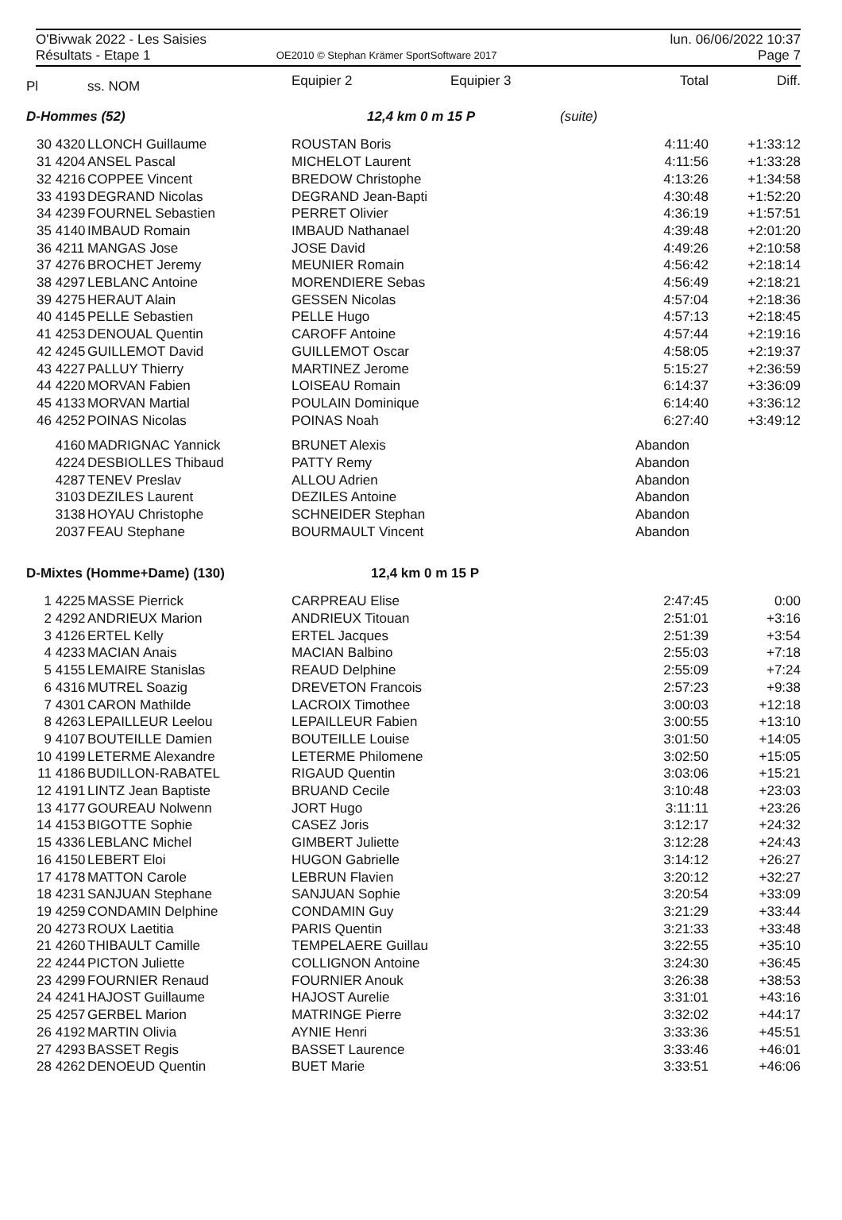O'Bivwak 2022 - Les Saisies
Résultats - Etape 1
OE2010 © Stephan Krämer SportSoftware 2017
lun. 06/06/2022 10:37
Page 7
| Pl | | ss. NOM | Equipier 2 | Equipier 3 | | Total | Diff. |
| --- | --- | --- | --- | --- | --- | --- | --- |
| D-Hommes (52) | | | 12,4 km 0 m 15 P | | (suite) | | |
| 30 | 4320 | LLONCH Guillaume | ROUSTAN Boris | | | 4:11:40 | +1:33:12 |
| 31 | 4204 | ANSEL Pascal | MICHELOT Laurent | | | 4:11:56 | +1:33:28 |
| 32 | 4216 | COPPEE Vincent | BREDOW Christophe | | | 4:13:26 | +1:34:58 |
| 33 | 4193 | DEGRAND Nicolas | DEGRAND Jean-Bapti | | | 4:30:48 | +1:52:20 |
| 34 | 4239 | FOURNEL Sebastien | PERRET Olivier | | | 4:36:19 | +1:57:51 |
| 35 | 4140 | IMBAUD Romain | IMBAUD Nathanael | | | 4:39:48 | +2:01:20 |
| 36 | 4211 | MANGAS Jose | JOSE David | | | 4:49:26 | +2:10:58 |
| 37 | 4276 | BROCHET Jeremy | MEUNIER Romain | | | 4:56:42 | +2:18:14 |
| 38 | 4297 | LEBLANC Antoine | MORENDIERE Sebas | | | 4:56:49 | +2:18:21 |
| 39 | 4275 | HERAUT Alain | GESSEN Nicolas | | | 4:57:04 | +2:18:36 |
| 40 | 4145 | PELLE Sebastien | PELLE Hugo | | | 4:57:13 | +2:18:45 |
| 41 | 4253 | DENOUAL Quentin | CAROFF Antoine | | | 4:57:44 | +2:19:16 |
| 42 | 4245 | GUILLEMOT David | GUILLEMOT Oscar | | | 4:58:05 | +2:19:37 |
| 43 | 4227 | PALLUY Thierry | MARTINEZ Jerome | | | 5:15:27 | +2:36:59 |
| 44 | 4220 | MORVAN Fabien | LOISEAU Romain | | | 6:14:37 | +3:36:09 |
| 45 | 4133 | MORVAN Martial | POULAIN Dominique | | | 6:14:40 | +3:36:12 |
| 46 | 4252 | POINAS Nicolas | POINAS Noah | | | 6:27:40 | +3:49:12 |
| | 4160 | MADRIGNAC Yannick | BRUNET Alexis | | | Abandon | |
| | 4224 | DESBIOLLES Thibaud | PATTY Remy | | | Abandon | |
| | 4287 | TENEV Preslav | ALLOU Adrien | | | Abandon | |
| | 3103 | DEZILES Laurent | DEZILES Antoine | | | Abandon | |
| | 3138 | HOYAU Christophe | SCHNEIDER Stephan | | | Abandon | |
| | 2037 | FEAU Stephane | BOURMAULT Vincent | | | Abandon | |
| D-Mixtes (Homme+Dame) (130) | | | 12,4 km 0 m 15 P | | | | |
| 1 | 4225 | MASSE Pierrick | CARPREAU Elise | | | 2:47:45 | 0:00 |
| 2 | 4292 | ANDRIEUX Marion | ANDRIEUX Titouan | | | 2:51:01 | +3:16 |
| 3 | 4126 | ERTEL Kelly | ERTEL Jacques | | | 2:51:39 | +3:54 |
| 4 | 4233 | MACIAN Anais | MACIAN Balbino | | | 2:55:03 | +7:18 |
| 5 | 4155 | LEMAIRE Stanislas | REAUD Delphine | | | 2:55:09 | +7:24 |
| 6 | 4316 | MUTREL Soazig | DREVETON Francois | | | 2:57:23 | +9:38 |
| 7 | 4301 | CARON Mathilde | LACROIX Timothee | | | 3:00:03 | +12:18 |
| 8 | 4263 | LEPAILLEUR Leelou | LEPAILLEUR Fabien | | | 3:00:55 | +13:10 |
| 9 | 4107 | BOUTEILLE Damien | BOUTEILLE Louise | | | 3:01:50 | +14:05 |
| 10 | 4199 | LETERME Alexandre | LETERME Philomene | | | 3:02:50 | +15:05 |
| 11 | 4186 | BUDILLON-RABATEL | RIGAUD Quentin | | | 3:03:06 | +15:21 |
| 12 | 4191 | LINTZ Jean Baptiste | BRUAND Cecile | | | 3:10:48 | +23:03 |
| 13 | 4177 | GOUREAU Nolwenn | JORT Hugo | | | 3:11:11 | +23:26 |
| 14 | 4153 | BIGOTTE Sophie | CASEZ Joris | | | 3:12:17 | +24:32 |
| 15 | 4336 | LEBLANC Michel | GIMBERT Juliette | | | 3:12:28 | +24:43 |
| 16 | 4150 | LEBERT Eloi | HUGON Gabrielle | | | 3:14:12 | +26:27 |
| 17 | 4178 | MATTON Carole | LEBRUN Flavien | | | 3:20:12 | +32:27 |
| 18 | 4231 | SANJUAN Stephane | SANJUAN Sophie | | | 3:20:54 | +33:09 |
| 19 | 4259 | CONDAMIN Delphine | CONDAMIN Guy | | | 3:21:29 | +33:44 |
| 20 | 4273 | ROUX Laetitia | PARIS Quentin | | | 3:21:33 | +33:48 |
| 21 | 4260 | THIBAULT Camille | TEMPELAERE Guillau | | | 3:22:55 | +35:10 |
| 22 | 4244 | PICTON Juliette | COLLIGNON Antoine | | | 3:24:30 | +36:45 |
| 23 | 4299 | FOURNIER Renaud | FOURNIER Anouk | | | 3:26:38 | +38:53 |
| 24 | 4241 | HAJOST Guillaume | HAJOST Aurelie | | | 3:31:01 | +43:16 |
| 25 | 4257 | GERBEL Marion | MATRINGE Pierre | | | 3:32:02 | +44:17 |
| 26 | 4192 | MARTIN Olivia | AYNIE Henri | | | 3:33:36 | +45:51 |
| 27 | 4293 | BASSET Regis | BASSET Laurence | | | 3:33:46 | +46:01 |
| 28 | 4262 | DENOEUD Quentin | BUET Marie | | | 3:33:51 | +46:06 |